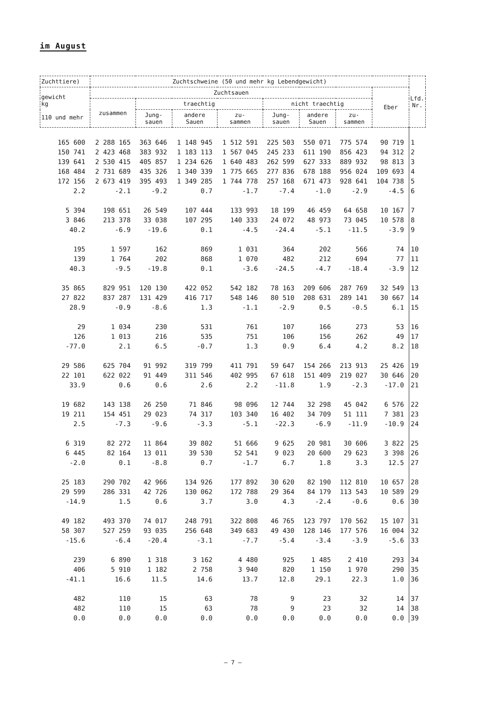im August
| Zuchttiere) | Zuchtschweine (50 und mehr kg Lebendgewicht) | | | | | | | | Lfd. Nr. |
| --- | --- | --- | --- | --- | --- | --- | --- | --- | --- |
| gewicht kg 110 und mehr | Zuchtsauen | | | | | | | Eber | |
| | zusammen | traechtig | | | nicht traechtig | | | | |
| | | Jung- sauen | andere Sauen | zu- sammen | Jung- sauen | andere Sauen | zu- sammen | | |
| 165 600 | 2 288 165 | 363 646 | 1 148 945 | 1 512 591 | 225 503 | 550 071 | 775 574 | 90 719 | 1 |
| 150 741 | 2 423 468 | 383 932 | 1 183 113 | 1 567 045 | 245 233 | 611 190 | 856 423 | 94 312 | 2 |
| 139 641 | 2 530 415 | 405 857 | 1 234 626 | 1 640 483 | 262 599 | 627 333 | 889 932 | 98 813 | 3 |
| 168 484 | 2 731 689 | 435 326 | 1 340 339 | 1 775 665 | 277 836 | 678 188 | 956 024 | 109 693 | 4 |
| 172 156 | 2 673 419 | 395 493 | 1 349 285 | 1 744 778 | 257 168 | 671 473 | 928 641 | 104 738 | 5 |
| 2.2 | -2.1 | -9.2 | 0.7 | -1.7 | -7.4 | -1.0 | -2.9 | -4.5 | 6 |
| 5 394 | 198 651 | 26 549 | 107 444 | 133 993 | 18 199 | 46 459 | 64 658 | 10 167 | 7 |
| 3 846 | 213 378 | 33 038 | 107 295 | 140 333 | 24 072 | 48 973 | 73 045 | 10 578 | 8 |
| 40.2 | -6.9 | -19.6 | 0.1 | -4.5 | -24.4 | -5.1 | -11.5 | -3.9 | 9 |
| 195 | 1 597 | 162 | 869 | 1 031 | 364 | 202 | 566 | 74 | 10 |
| 139 | 1 764 | 202 | 868 | 1 070 | 482 | 212 | 694 | 77 | 11 |
| 40.3 | -9.5 | -19.8 | 0.1 | -3.6 | -24.5 | -4.7 | -18.4 | -3.9 | 12 |
| 35 865 | 829 951 | 120 130 | 422 052 | 542 182 | 78 163 | 209 606 | 287 769 | 32 549 | 13 |
| 27 822 | 837 287 | 131 429 | 416 717 | 548 146 | 80 510 | 208 631 | 289 141 | 30 667 | 14 |
| 28.9 | -0.9 | -8.6 | 1.3 | -1.1 | -2.9 | 0.5 | -0.5 | 6.1 | 15 |
| 29 | 1 034 | 230 | 531 | 761 | 107 | 166 | 273 | 53 | 16 |
| 126 | 1 013 | 216 | 535 | 751 | 106 | 156 | 262 | 49 | 17 |
| -77.0 | 2.1 | 6.5 | -0.7 | 1.3 | 0.9 | 6.4 | 4.2 | 8.2 | 18 |
| 29 586 | 625 704 | 91 992 | 319 799 | 411 791 | 59 647 | 154 266 | 213 913 | 25 426 | 19 |
| 22 101 | 622 022 | 91 449 | 311 546 | 402 995 | 67 618 | 151 409 | 219 027 | 30 646 | 20 |
| 33.9 | 0.6 | 0.6 | 2.6 | 2.2 | -11.8 | 1.9 | -2.3 | -17.0 | 21 |
| 19 682 | 143 138 | 26 250 | 71 846 | 98 096 | 12 744 | 32 298 | 45 042 | 6 576 | 22 |
| 19 211 | 154 451 | 29 023 | 74 317 | 103 340 | 16 402 | 34 709 | 51 111 | 7 381 | 23 |
| 2.5 | -7.3 | -9.6 | -3.3 | -5.1 | -22.3 | -6.9 | -11.9 | -10.9 | 24 |
| 6 319 | 82 272 | 11 864 | 39 802 | 51 666 | 9 625 | 20 981 | 30 606 | 3 822 | 25 |
| 6 445 | 82 164 | 13 011 | 39 530 | 52 541 | 9 023 | 20 600 | 29 623 | 3 398 | 26 |
| -2.0 | 0.1 | -8.8 | 0.7 | -1.7 | 6.7 | 1.8 | 3.3 | 12.5 | 27 |
| 25 183 | 290 702 | 42 966 | 134 926 | 177 892 | 30 620 | 82 190 | 112 810 | 10 657 | 28 |
| 29 599 | 286 331 | 42 726 | 130 062 | 172 788 | 29 364 | 84 179 | 113 543 | 10 589 | 29 |
| -14.9 | 1.5 | 0.6 | 3.7 | 3.0 | 4.3 | -2.4 | -0.6 | 0.6 | 30 |
| 49 182 | 493 370 | 74 017 | 248 791 | 322 808 | 46 765 | 123 797 | 170 562 | 15 107 | 31 |
| 58 307 | 527 259 | 93 035 | 256 648 | 349 683 | 49 430 | 128 146 | 177 576 | 16 004 | 32 |
| -15.6 | -6.4 | -20.4 | -3.1 | -7.7 | -5.4 | -3.4 | -3.9 | -5.6 | 33 |
| 239 | 6 890 | 1 318 | 3 162 | 4 480 | 925 | 1 485 | 2 410 | 293 | 34 |
| 406 | 5 910 | 1 182 | 2 758 | 3 940 | 820 | 1 150 | 1 970 | 290 | 35 |
| -41.1 | 16.6 | 11.5 | 14.6 | 13.7 | 12.8 | 29.1 | 22.3 | 1.0 | 36 |
| 482 | 110 | 15 | 63 | 78 | 9 | 23 | 32 | 14 | 37 |
| 482 | 110 | 15 | 63 | 78 | 9 | 23 | 32 | 14 | 38 |
| 0.0 | 0.0 | 0.0 | 0.0 | 0.0 | 0.0 | 0.0 | 0.0 | 0.0 | 39 |
– 7 –